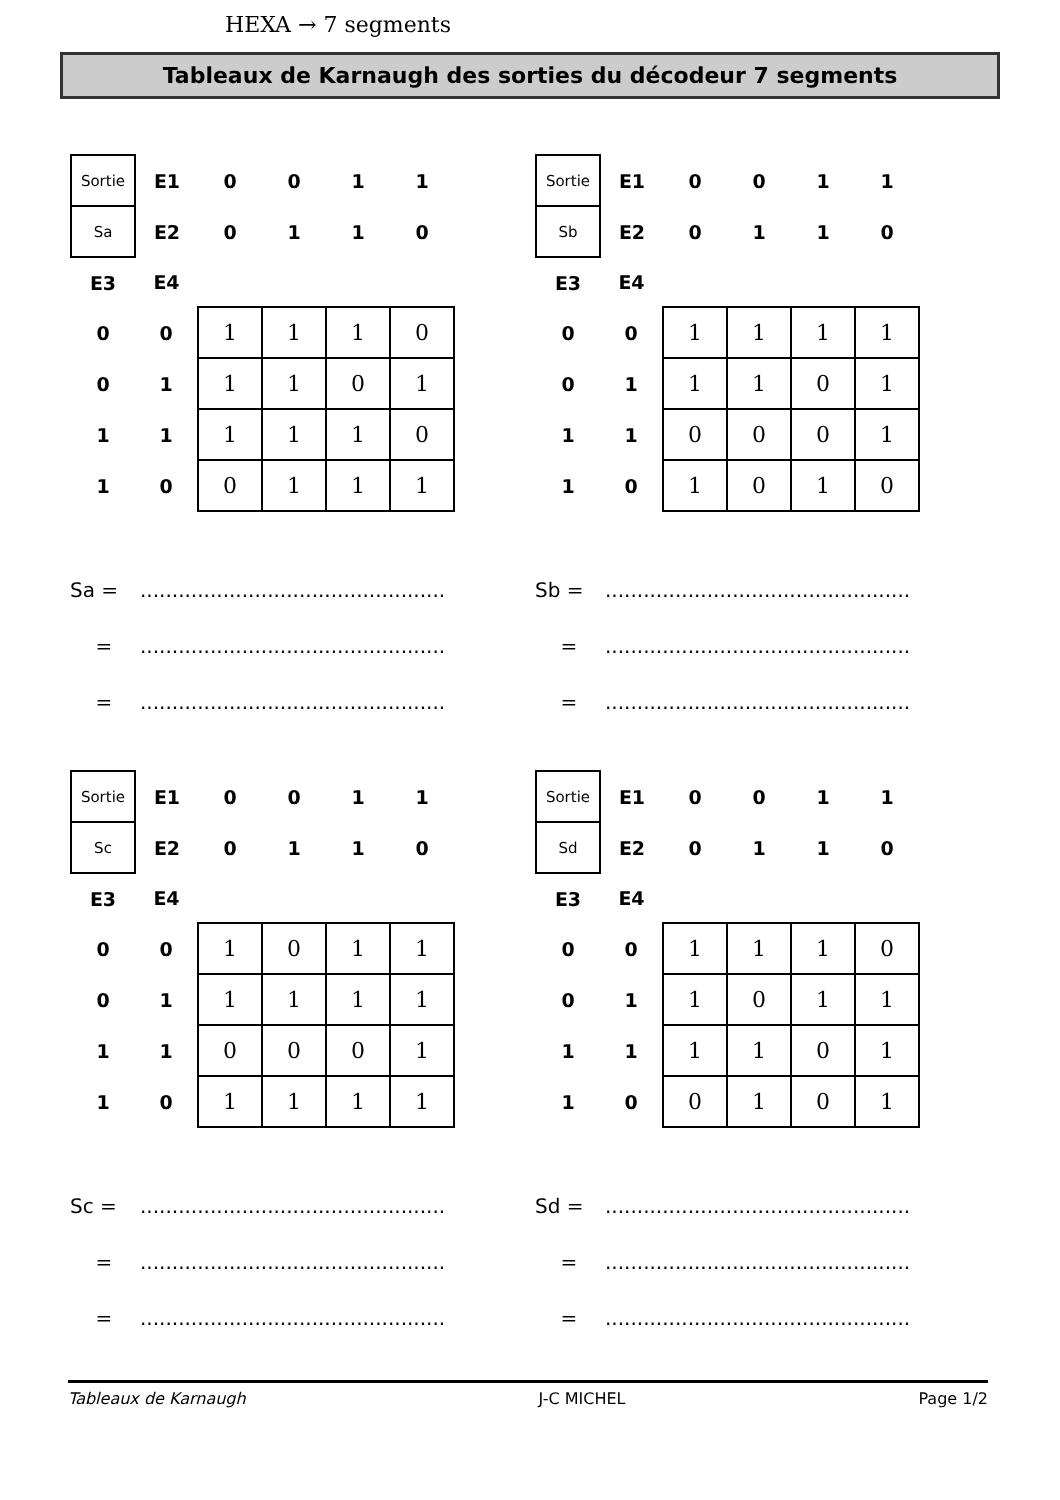HEXA → 7 segments
Tableaux de Karnaugh des sorties du décodeur 7 segments
| Sortie | E1 | 0 | 0 | 1 | 1 |
| Sa | E2 | 0 | 1 | 1 | 0 |
| E3 | E4 | | | | |
| 0 | 0 | 1 | 1 | 1 | 0 |
| 0 | 1 | 1 | 1 | 0 | 1 |
| 1 | 1 | 1 | 1 | 1 | 0 |
| 1 | 0 | 0 | 1 | 1 | 1 |
Sa =................................................
=................................................
=................................................
| Sortie | E1 | 0 | 0 | 1 | 1 |
| Sb | E2 | 0 | 1 | 1 | 0 |
| E3 | E4 | | | | |
| 0 | 0 | 1 | 1 | 1 | 1 |
| 0 | 1 | 1 | 1 | 0 | 1 |
| 1 | 1 | 0 | 0 | 0 | 1 |
| 1 | 0 | 1 | 0 | 1 | 0 |
Sb =................................................
=................................................
=................................................
| Sortie | E1 | 0 | 0 | 1 | 1 |
| Sc | E2 | 0 | 1 | 1 | 0 |
| E3 | E4 | | | | |
| 0 | 0 | 1 | 0 | 1 | 1 |
| 0 | 1 | 1 | 1 | 1 | 1 |
| 1 | 1 | 0 | 0 | 0 | 1 |
| 1 | 0 | 1 | 1 | 1 | 1 |
Sc =................................................
=................................................
=................................................
| Sortie | E1 | 0 | 0 | 1 | 1 |
| Sd | E2 | 0 | 1 | 1 | 0 |
| E3 | E4 | | | | |
| 0 | 0 | 1 | 1 | 1 | 0 |
| 0 | 1 | 1 | 0 | 1 | 1 |
| 1 | 1 | 1 | 1 | 0 | 1 |
| 1 | 0 | 0 | 1 | 0 | 1 |
Sd =................................................
=................................................
=................................................
Tableaux de Karnaugh J-C MICHEL Page 1/2